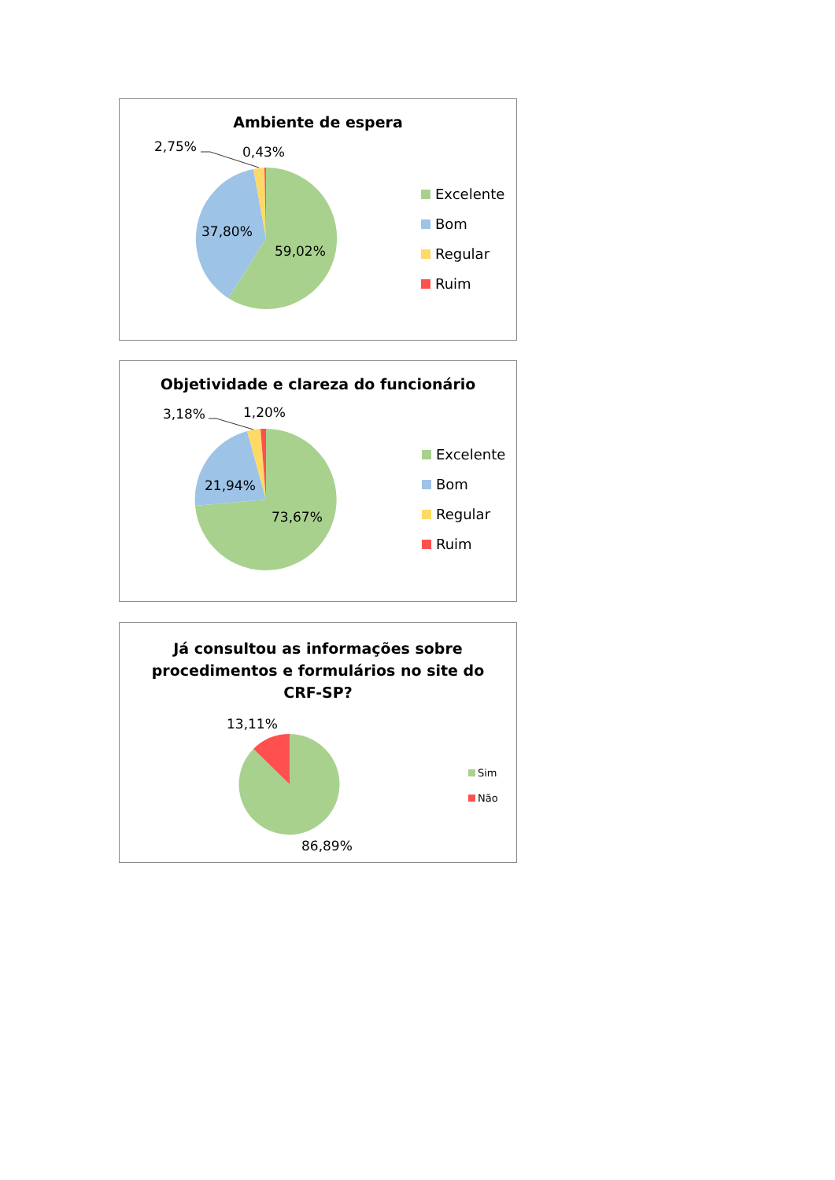Ambiente de espera
2,75% 0,43%
37,80%
59,02%
Excelente
Bom
Regular
Ruim
Objetividade e clareza do funcionário
3,18% 1,20%
21,94%
73,67%
Excelente
Bom
Regular
Ruim
Já consultou as informações sobre
procedimentos e formulários no site do
CRF-SP?
13,11%
86,89%
Sim
Não